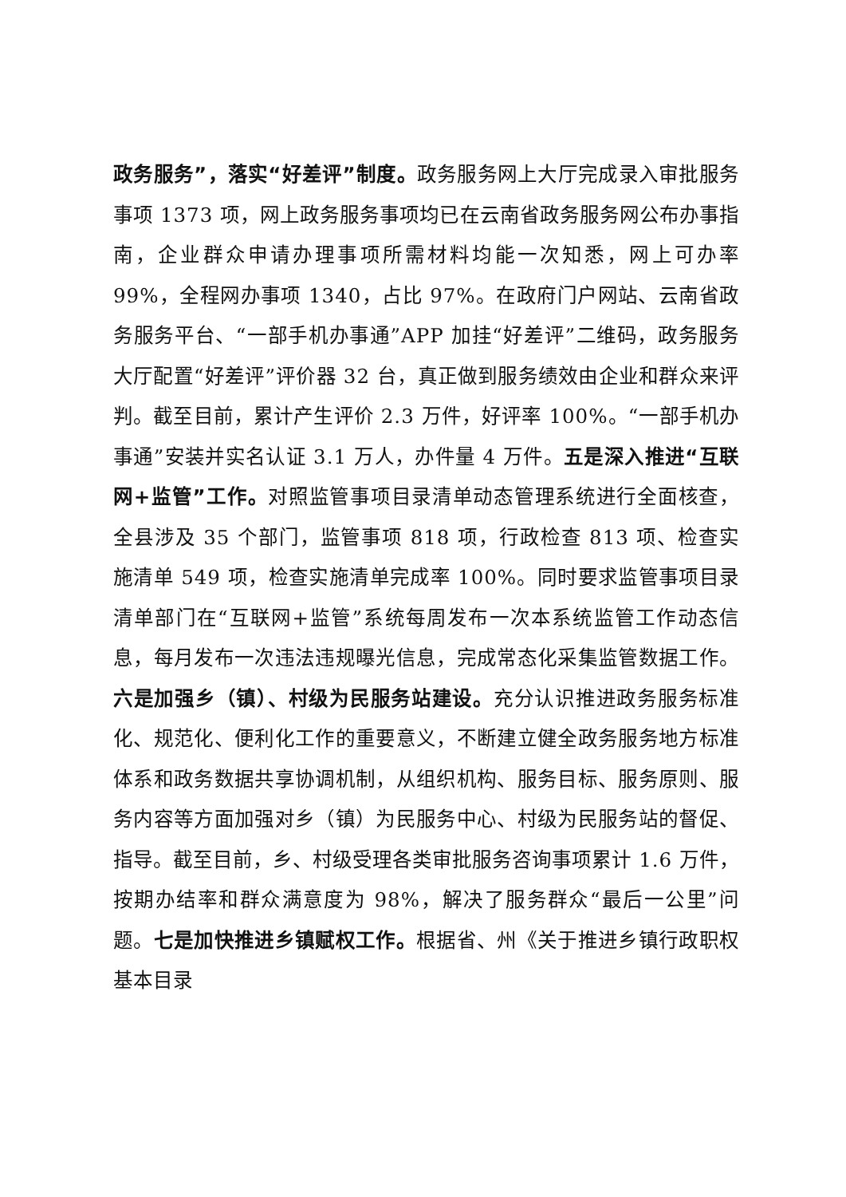政务服务”，落实“好差评”制度。政务服务网上大厅完成录入审批服务事项 1373 项，网上政务服务事项均已在云南省政务服务网公布办事指南，企业群众申请办理事项所需材料均能一次知悉，网上可办率 99%，全程网办事项 1340，占比 97%。在政府门户网站、云南省政务服务平台、“一部手机办事通”APP 加挂“好差评”二维码，政务服务大厅配置“好差评”评价器 32 台，真正做到服务绩效由企业和群众来评判。截至目前，累计产生评价 2.3 万件，好评率 100%。“一部手机办事通”安装并实名认证 3.1 万人，办件量 4 万件。五是深入推进“互联网+监管”工作。对照监管事项目录清单动态管理系统进行全面核查，全县涉及 35 个部门，监管事项 818 项，行政检查 813 项、检查实施清单 549 项，检查实施清单完成率 100%。同时要求监管事项目录清单部门在“互联网+监管”系统每周发布一次本系统监管工作动态信息，每月发布一次违法违规曝光信息，完成常态化采集监管数据工作。六是加强乡（镇）、村级为民服务站建设。充分认识推进政务服务标准化、规范化、便利化工作的重要意义，不断建立健全政务服务地方标准体系和政务数据共享协调机制，从组织机构、服务目标、服务原则、服务内容等方面加强对乡（镇）为民服务中心、村级为民服务站的督促、指导。截至目前，乡、村级受理各类审批服务咨询事项累计 1.6 万件，按期办结率和群众满意度为 98%，解决了服务群众“最后一公里”问题。七是加快推进乡镇赋权工作。根据省、州《关于推进乡镇行政职权基本目录